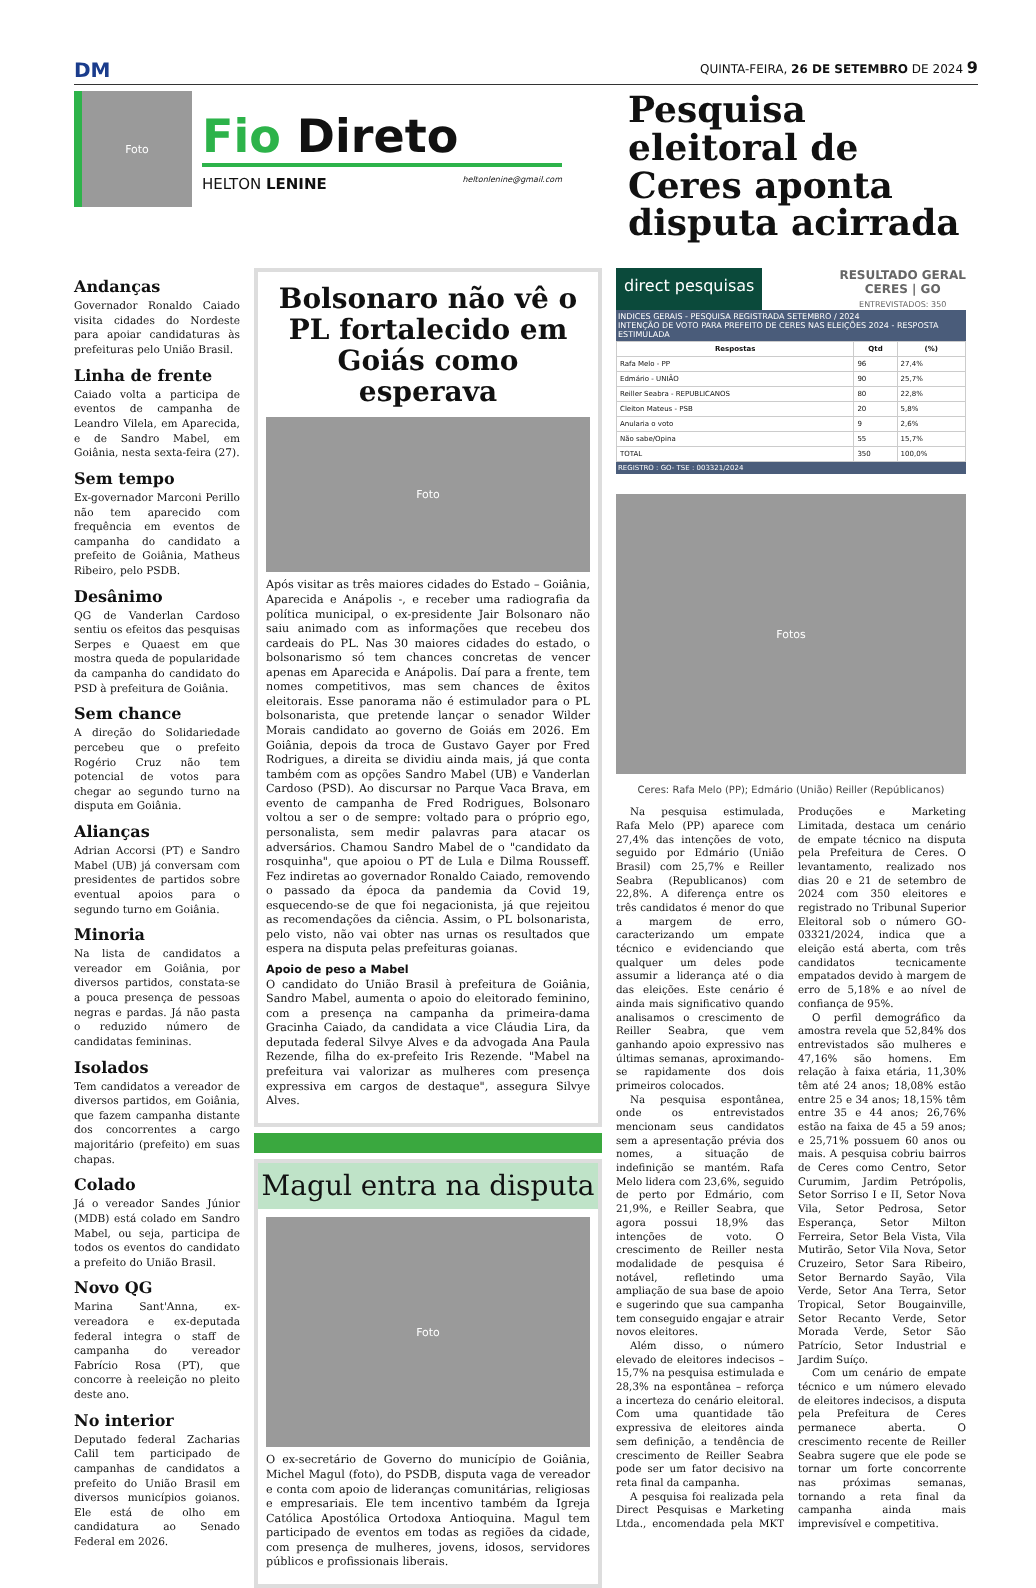DM QUINTA-FEIRA, 26 DE SETEMBRO DE 2024 9
Foto
Fio Direto
HELTON LENINE heltonlenine@gmail.com
Pesquisa eleitoral de Ceres aponta disputa acirrada
Andanças
Governador Ronaldo Caiado visita cidades do Nordeste para apoiar candidaturas às prefeituras pelo União Brasil.
Linha de frente
Caiado volta a participa de eventos de campanha de Leandro Vilela, em Aparecida, e de Sandro Mabel, em Goiânia, nesta sexta-feira (27).
Sem tempo
Ex-governador Marconi Perillo não tem aparecido com frequência em eventos de campanha do candidato a prefeito de Goiânia, Matheus Ribeiro, pelo PSDB.
Desânimo
QG de Vanderlan Cardoso sentiu os efeitos das pesquisas Serpes e Quaest em que mostra queda de popularidade da campanha do candidato do PSD à prefeitura de Goiânia.
Sem chance
A direção do Solidariedade percebeu que o prefeito Rogério Cruz não tem potencial de votos para chegar ao segundo turno na disputa em Goiânia.
Alianças
Adrian Accorsi (PT) e Sandro Mabel (UB) já conversam com presidentes de partidos sobre eventual apoios para o segundo turno em Goiânia.
Minoria
Na lista de candidatos a vereador em Goiânia, por diversos partidos, constata-se a pouca presença de pessoas negras e pardas. Já não pasta o reduzido número de candidatas femininas.
Isolados
Tem candidatos a vereador de diversos partidos, em Goiânia, que fazem campanha distante dos concorrentes a cargo majoritário (prefeito) em suas chapas.
Colado
Já o vereador Sandes Júnior (MDB) está colado em Sandro Mabel, ou seja, participa de todos os eventos do candidato a prefeito do União Brasil.
Novo QG
Marina Sant'Anna, ex-vereadora e ex-deputada federal integra o staff de campanha do vereador Fabrício Rosa (PT), que concorre à reeleição no pleito deste ano.
No interior
Deputado federal Zacharias Calil tem participado de campanhas de candidatos a prefeito do União Brasil em diversos municípios goianos. Ele está de olho em candidatura ao Senado Federal em 2026.
Bolsonaro não vê o PL fortalecido em Goiás como esperava
Foto
Após visitar as três maiores cidades do Estado – Goiânia, Aparecida e Anápolis -, e receber uma radiografia da política municipal, o ex-presidente Jair Bolsonaro não saiu animado com as informações que recebeu dos cardeais do PL. Nas 30 maiores cidades do estado, o bolsonarismo só tem chances concretas de vencer apenas em Aparecida e Anápolis. Daí para a frente, tem nomes competitivos, mas sem chances de êxitos eleitorais. Esse panorama não é estimulador para o PL bolsonarista, que pretende lançar o senador Wilder Morais candidato ao governo de Goiás em 2026. Em Goiânia, depois da troca de Gustavo Gayer por Fred Rodrigues, a direita se dividiu ainda mais, já que conta também com as opções Sandro Mabel (UB) e Vanderlan Cardoso (PSD). Ao discursar no Parque Vaca Brava, em evento de campanha de Fred Rodrigues, Bolsonaro voltou a ser o de sempre: voltado para o próprio ego, personalista, sem medir palavras para atacar os adversários. Chamou Sandro Mabel de o "candidato da rosquinha", que apoiou o PT de Lula e Dilma Rousseff. Fez indiretas ao governador Ronaldo Caiado, removendo o passado da época da pandemia da Covid 19, esquecendo-se de que foi negacionista, já que rejeitou as recomendações da ciência. Assim, o PL bolsonarista, pelo visto, não vai obter nas urnas os resultados que espera na disputa pelas prefeituras goianas.
Apoio de peso a Mabel
O candidato do União Brasil à prefeitura de Goiânia, Sandro Mabel, aumenta o apoio do eleitorado feminino, com a presença na campanha da primeira-dama Gracinha Caiado, da candidata a vice Cláudia Lira, da deputada federal Silvye Alves e da advogada Ana Paula Rezende, filha do ex-prefeito Iris Rezende. "Mabel na prefeitura vai valorizar as mulheres com presença expressiva em cargos de destaque", assegura Silvye Alves.
Magul entra na disputa
Foto
O ex-secretário de Governo do município de Goiânia, Michel Magul (foto), do PSDB, disputa vaga de vereador e conta com apoio de lideranças comunitárias, religiosas e empresariais. Ele tem incentivo também da Igreja Católica Apostólica Ortodoxa Antioquina. Magul tem participado de eventos em todas as regiões da cidade, com presença de mulheres, jovens, idosos, servidores públicos e profissionais liberais.
direct pesquisas RESULTADO GERAL
CERES | GO
ENTREVISTADOS: 350
INDICES GERAIS - PESQUISA REGISTRADA SETEMBRO / 2024
INTENÇÃO DE VOTO PARA PREFEITO DE CERES NAS ELEIÇÕES 2024 - RESPOSTA ESTIMULADA
| Respostas | Qtd | (%) |
| --- | --- | --- |
| Rafa Melo - PP | 96 | 27,4% |
| Edmário - UNIÃO | 90 | 25,7% |
| Reiller Seabra - REPUBLICANOS | 80 | 22,8% |
| Cleiton Mateus - PSB | 20 | 5,8% |
| Anularia o voto | 9 | 2,6% |
| Não sabe/Opina | 55 | 15,7% |
| TOTAL | 350 | 100,0% |
REGISTRO : GO- TSE : 003321/2024
Fotos
Ceres: Rafa Melo (PP); Edmário (União) Reiller (Repúblicanos)
Na pesquisa estimulada, Rafa Melo (PP) aparece com 27,4% das intenções de voto, seguido por Edmário (União Brasil) com 25,7% e Reiller Seabra (Republicanos) com 22,8%. A diferença entre os três candidatos é menor do que a margem de erro, caracterizando um empate técnico e evidenciando que qualquer um deles pode assumir a liderança até o dia das eleições. Este cenário é ainda mais significativo quando analisamos o crescimento de Reiller Seabra, que vem ganhando apoio expressivo nas últimas semanas, aproximando-se rapidamente dos dois primeiros colocados.
Na pesquisa espontânea, onde os entrevistados mencionam seus candidatos sem a apresentação prévia dos nomes, a situação de indefinição se mantém. Rafa Melo lidera com 23,6%, seguido de perto por Edmário, com 21,9%, e Reiller Seabra, que agora possui 18,9% das intenções de voto. O crescimento de Reiller nesta modalidade de pesquisa é notável, refletindo uma ampliação de sua base de apoio e sugerindo que sua campanha tem conseguido engajar e atrair novos eleitores.
Além disso, o número elevado de eleitores indecisos – 15,7% na pesquisa estimulada e 28,3% na espontânea – reforça a incerteza do cenário eleitoral. Com uma quantidade tão expressiva de eleitores ainda sem definição, a tendência de crescimento de Reiller Seabra pode ser um fator decisivo na reta final da campanha.
A pesquisa foi realizada pela Direct Pesquisas e Marketing Ltda., encomendada pela MKT Produções e Marketing Limitada, destaca um cenário de empate técnico na disputa pela Prefeitura de Ceres. O levantamento, realizado nos dias 20 e 21 de setembro de 2024 com 350 eleitores e registrado no Tribunal Superior Eleitoral sob o número GO-03321/2024, indica que a eleição está aberta, com três candidatos tecnicamente empatados devido à margem de erro de 5,18% e ao nível de confiança de 95%.
O perfil demográfico da amostra revela que 52,84% dos entrevistados são mulheres e 47,16% são homens. Em relação à faixa etária, 11,30% têm até 24 anos; 18,08% estão entre 25 e 34 anos; 18,15% têm entre 35 e 44 anos; 26,76% estão na faixa de 45 a 59 anos; e 25,71% possuem 60 anos ou mais. A pesquisa cobriu bairros de Ceres como Centro, Setor Curumim, Jardim Petrópolis, Setor Sorriso I e II, Setor Nova Vila, Setor Pedrosa, Setor Esperança, Setor Milton Ferreira, Setor Bela Vista, Vila Mutirão, Setor Vila Nova, Setor Cruzeiro, Setor Sara Ribeiro, Setor Bernardo Sayão, Vila Verde, Setor Ana Terra, Setor Tropical, Setor Bougainville, Setor Recanto Verde, Setor Morada Verde, Setor São Patrício, Setor Industrial e Jardim Suíço.
Com um cenário de empate técnico e um número elevado de eleitores indecisos, a disputa pela Prefeitura de Ceres permanece aberta. O crescimento recente de Reiller Seabra sugere que ele pode se tornar um forte concorrente nas próximas semanas, tornando a reta final da campanha ainda mais imprevisível e competitiva.